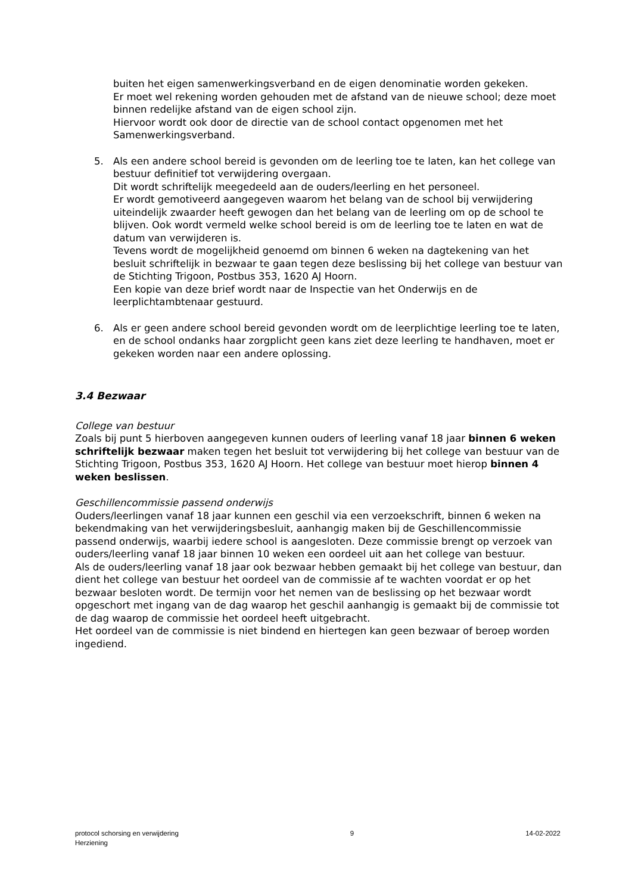buiten het eigen samenwerkingsverband en de eigen denominatie worden gekeken.
Er moet wel rekening worden gehouden met de afstand van de nieuwe school; deze moet binnen redelijke afstand van de eigen school zijn.
Hiervoor wordt ook door de directie van de school contact opgenomen met het Samenwerkingsverband.
5. Als een andere school bereid is gevonden om de leerling toe te laten, kan het college van bestuur definitief tot verwijdering overgaan.
Dit wordt schriftelijk meegedeeld aan de ouders/leerling en het personeel.
Er wordt gemotiveerd aangegeven waarom het belang van de school bij verwijdering uiteindelijk zwaarder heeft gewogen dan het belang van de leerling om op de school te blijven. Ook wordt vermeld welke school bereid is om de leerling toe te laten en wat de datum van verwijderen is.
Tevens wordt de mogelijkheid genoemd om binnen 6 weken na dagtekening van het besluit schriftelijk in bezwaar te gaan tegen deze beslissing bij het college van bestuur van de Stichting Trigoon, Postbus 353, 1620 AJ Hoorn.
Een kopie van deze brief wordt naar de Inspectie van het Onderwijs en de leerplichtambtenaar gestuurd.
6. Als er geen andere school bereid gevonden wordt om de leerplichtige leerling toe te laten, en de school ondanks haar zorgplicht geen kans ziet deze leerling te handhaven, moet er gekeken worden naar een andere oplossing.
3.4 Bezwaar
College van bestuur
Zoals bij punt 5 hierboven aangegeven kunnen ouders of leerling vanaf 18 jaar binnen 6 weken schriftelijk bezwaar maken tegen het besluit tot verwijdering bij het college van bestuur van de Stichting Trigoon, Postbus 353, 1620 AJ Hoorn. Het college van bestuur moet hierop binnen 4 weken beslissen.
Geschillencommissie passend onderwijs
Ouders/leerlingen vanaf 18 jaar kunnen een geschil via een verzoekschrift, binnen 6 weken na bekendmaking van het verwijderingsbesluit, aanhangig maken bij de Geschillencommissie passend onderwijs, waarbij iedere school is aangesloten. Deze commissie brengt op verzoek van ouders/leerling vanaf 18 jaar binnen 10 weken een oordeel uit aan het college van bestuur.
Als de ouders/leerling vanaf 18 jaar ook bezwaar hebben gemaakt bij het college van bestuur, dan dient het college van bestuur het oordeel van de commissie af te wachten voordat er op het bezwaar besloten wordt. De termijn voor het nemen van de beslissing op het bezwaar wordt opgeschort met ingang van de dag waarop het geschil aanhangig is gemaakt bij de commissie tot de dag waarop de commissie het oordeel heeft uitgebracht.
Het oordeel van de commissie is niet bindend en hiertegen kan geen bezwaar of beroep worden ingediend.
protocol schorsing en verwijdering
Herziening
9 14-02-2022